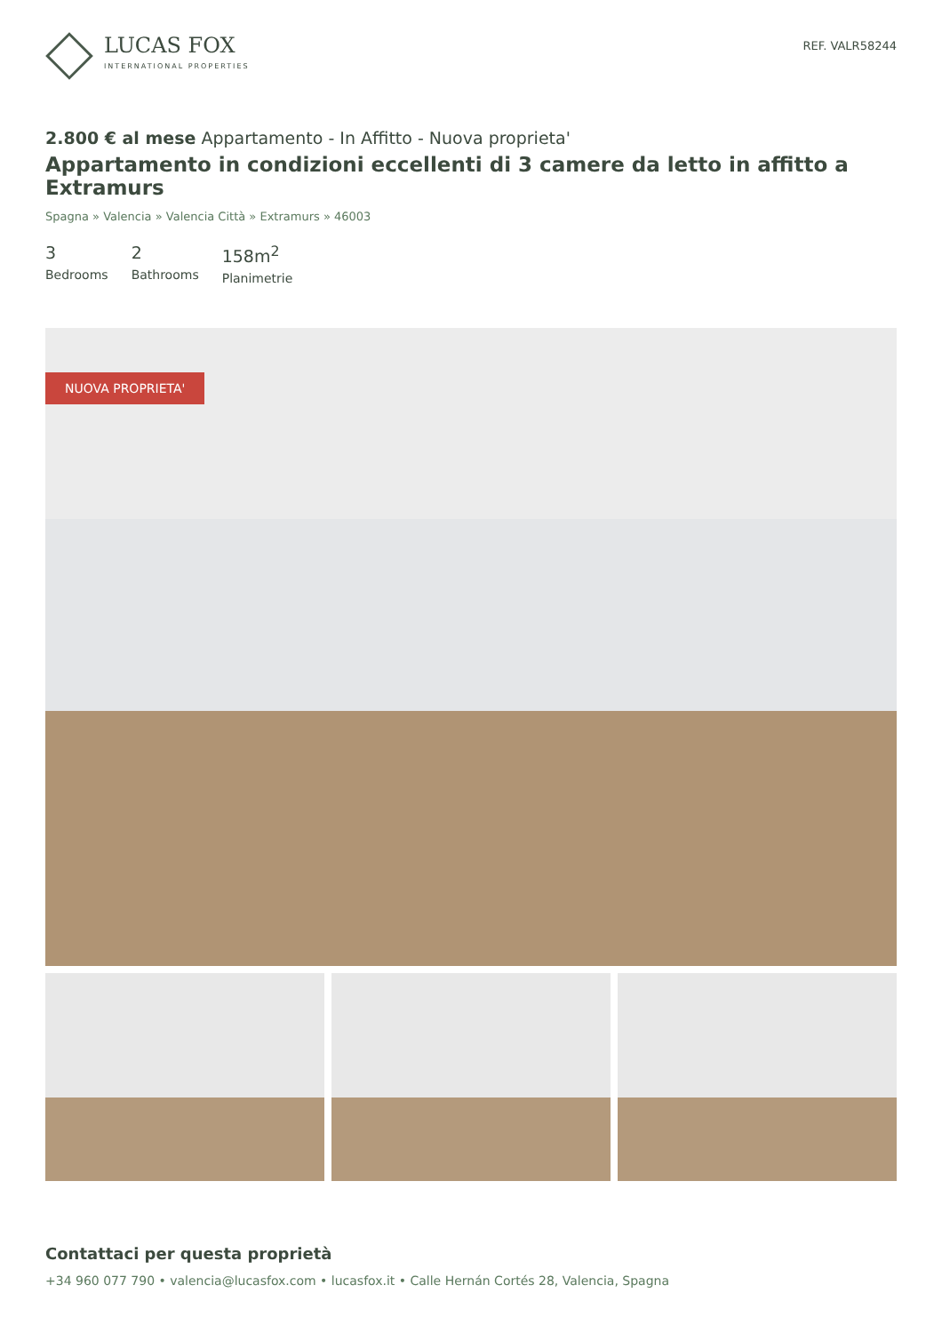LUCAS FOX
INTERNATIONAL PROPERTIES
REF. VALR58244
2.800 € al mese Appartamento - In Affitto - Nuova proprieta'
Appartamento in condizioni eccellenti di 3 camere da letto in affitto a Extramurs
Spagna » Valencia » Valencia Città » Extramurs » 46003
3
Bedrooms
2
Bathrooms
158m<sup>2</sup>
Planimetrie
NUOVA PROPRIETA'
Contattaci per questa proprietà
+34 960 077 790 • valencia@lucasfox.com • lucasfox.it • Calle Hernán Cortés 28, Valencia, Spagna